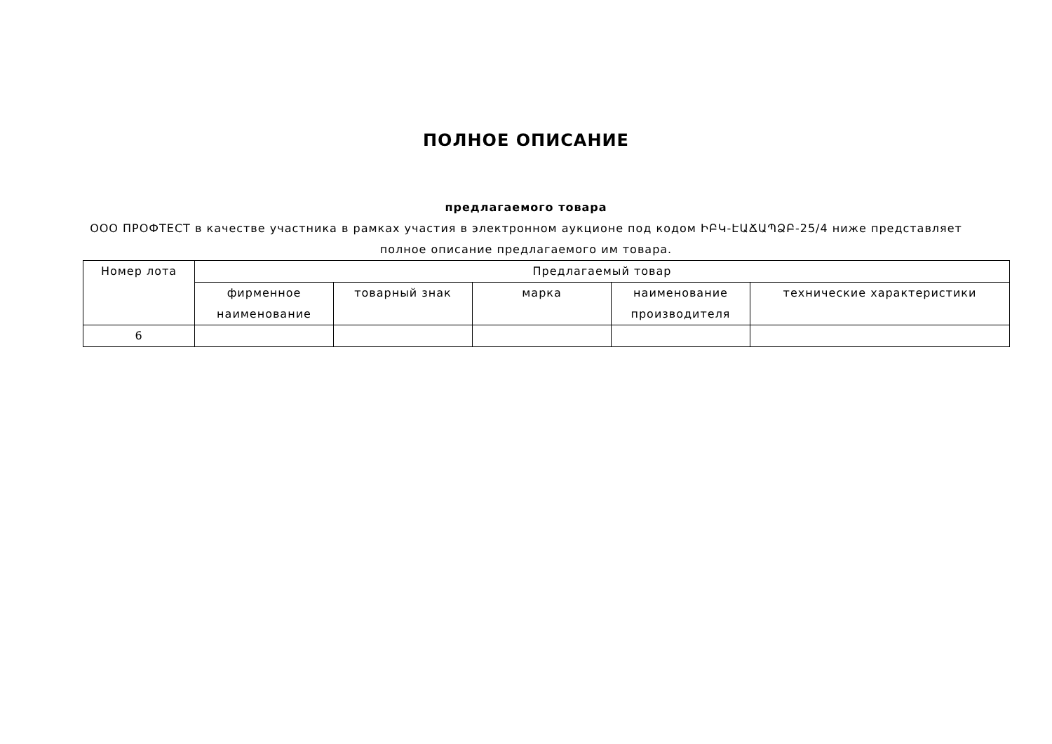ПОЛНОЕ ОПИСАНИЕ
предлагаемого товара
ООО ПРОФТЕСТ в качестве участника в рамках участия в электронном аукционе под кодом ԻԲԿ-ԷԱՃԱՊՁԲ-25/4 ниже представляет полное описание предлагаемого им товара.
| Номер лота | Предлагаемый товар | | | | |
| --- | --- | --- | --- | --- | --- |
| | фирменное наименование | товарный знак | марка | наименование производителя | технические характеристики |
| 6 | | | | | |